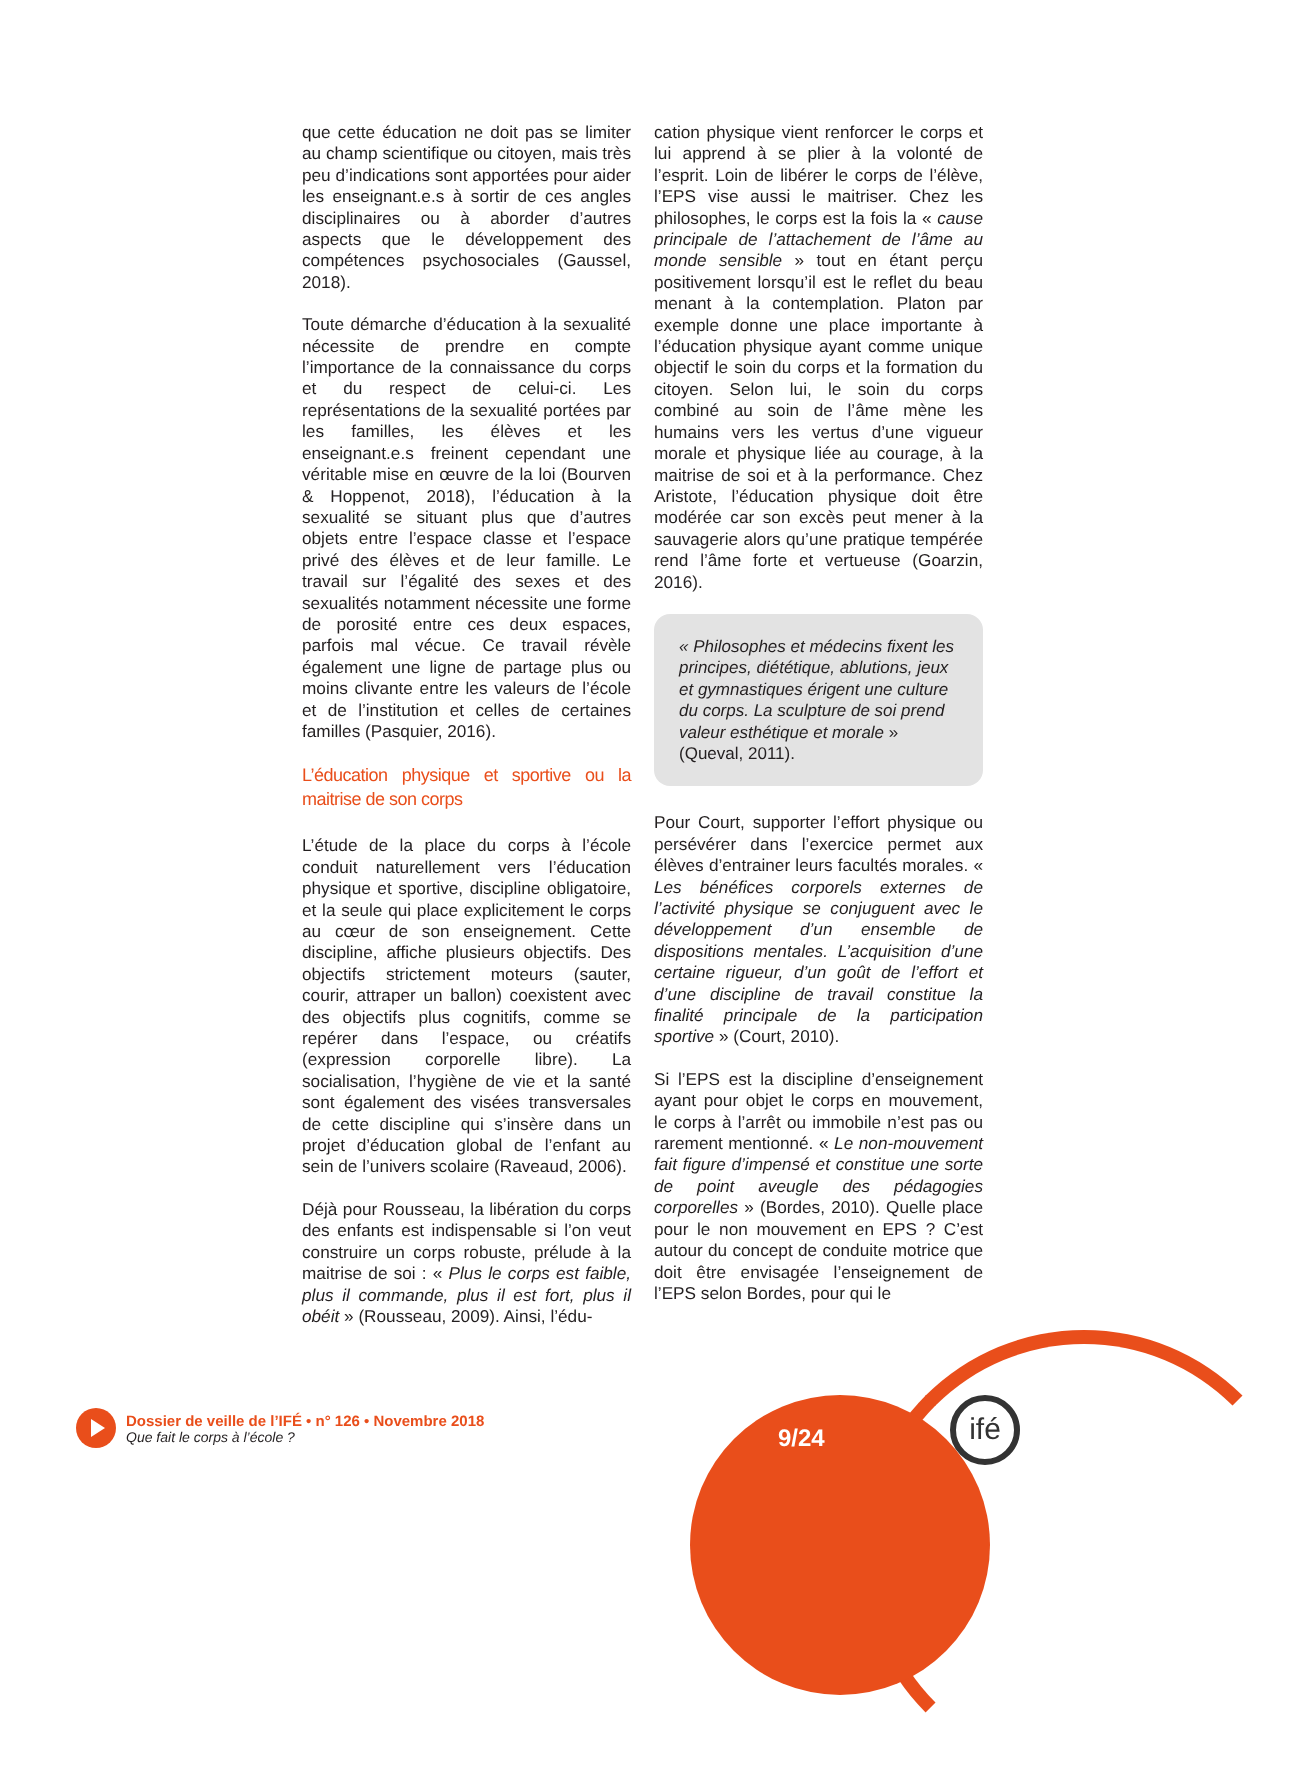que cette éducation ne doit pas se limiter au champ scientifique ou citoyen, mais très peu d’indications sont apportées pour aider les enseignant.e.s à sortir de ces angles disciplinaires ou à aborder d’autres aspects que le développement des compétences psychosociales (Gaussel, 2018).
Toute démarche d’éducation à la sexualité nécessite de prendre en compte l’importance de la connaissance du corps et du respect de celui-ci. Les représentations de la sexualité portées par les familles, les élèves et les enseignant.e.s freinent cependant une véritable mise en œuvre de la loi (Bourven & Hoppenot, 2018), l’éducation à la sexualité se situant plus que d’autres objets entre l’espace classe et l’espace privé des élèves et de leur famille. Le travail sur l’égalité des sexes et des sexualités notamment nécessite une forme de porosité entre ces deux espaces, parfois mal vécue. Ce travail révèle également une ligne de partage plus ou moins clivante entre les valeurs de l’école et de l’institution et celles de certaines familles (Pasquier, 2016).
L’éducation physique et sportive ou la maitrise de son corps
L’étude de la place du corps à l’école conduit naturellement vers l’éducation physique et sportive, discipline obligatoire, et la seule qui place explicitement le corps au cœur de son enseignement. Cette discipline, affiche plusieurs objectifs. Des objectifs strictement moteurs (sauter, courir, attraper un ballon) coexistent avec des objectifs plus cognitifs, comme se repérer dans l’espace, ou créatifs (expression corporelle libre). La socialisation, l’hygiène de vie et la santé sont également des visées transversales de cette discipline qui s’insère dans un projet d’éducation global de l’enfant au sein de l’univers scolaire (Raveaud, 2006).
Déjà pour Rousseau, la libération du corps des enfants est indispensable si l’on veut construire un corps robuste, prélude à la maitrise de soi : « Plus le corps est faible, plus il commande, plus il est fort, plus il obéit » (Rousseau, 2009). Ainsi, l’édu-
cation physique vient renforcer le corps et lui apprend à se plier à la volonté de l’esprit. Loin de libérer le corps de l’élève, l’EPS vise aussi le maitriser. Chez les philosophes, le corps est la fois la « cause principale de l’attachement de l’âme au monde sensible » tout en étant perçu positivement lorsqu’il est le reflet du beau menant à la contemplation. Platon par exemple donne une place importante à l’éducation physique ayant comme unique objectif le soin du corps et la formation du citoyen. Selon lui, le soin du corps combiné au soin de l’âme mène les humains vers les vertus d’une vigueur morale et physique liée au courage, à la maitrise de soi et à la performance. Chez Aristote, l’éducation physique doit être modérée car son excès peut mener à la sauvagerie alors qu’une pratique tempérée rend l’âme forte et vertueuse (Goarzin, 2016).
« Philosophes et médecins fixent les principes, diététique, ablutions, jeux et gymnastiques érigent une culture du corps. La sculpture de soi prend valeur esthétique et morale » (Queval, 2011).
Pour Court, supporter l’effort physique ou persévérer dans l’exercice permet aux élèves d’entrainer leurs facultés morales. « Les bénéfices corporels externes de l’activité physique se conjuguent avec le développement d’un ensemble de dispositions mentales. L’acquisition d’une certaine rigueur, d’un goût de l’effort et d’une discipline de travail constitue la finalité principale de la participation sportive » (Court, 2010).
Si l’EPS est la discipline d’enseignement ayant pour objet le corps en mouvement, le corps à l’arrêt ou immobile n’est pas ou rarement mentionné. « Le non-mouvement fait figure d’impensé et constitue une sorte de point aveugle des pédagogies corporelles » (Bordes, 2010). Quelle place pour le non mouvement en EPS ? C’est autour du concept de conduite motrice que doit être envisagée l’enseignement de l’EPS selon Bordes, pour qui le
Dossier de veille de l’IFÉ • n° 126 • Novembre 2018
Que fait le corps à l’école ?
9/24
ifé